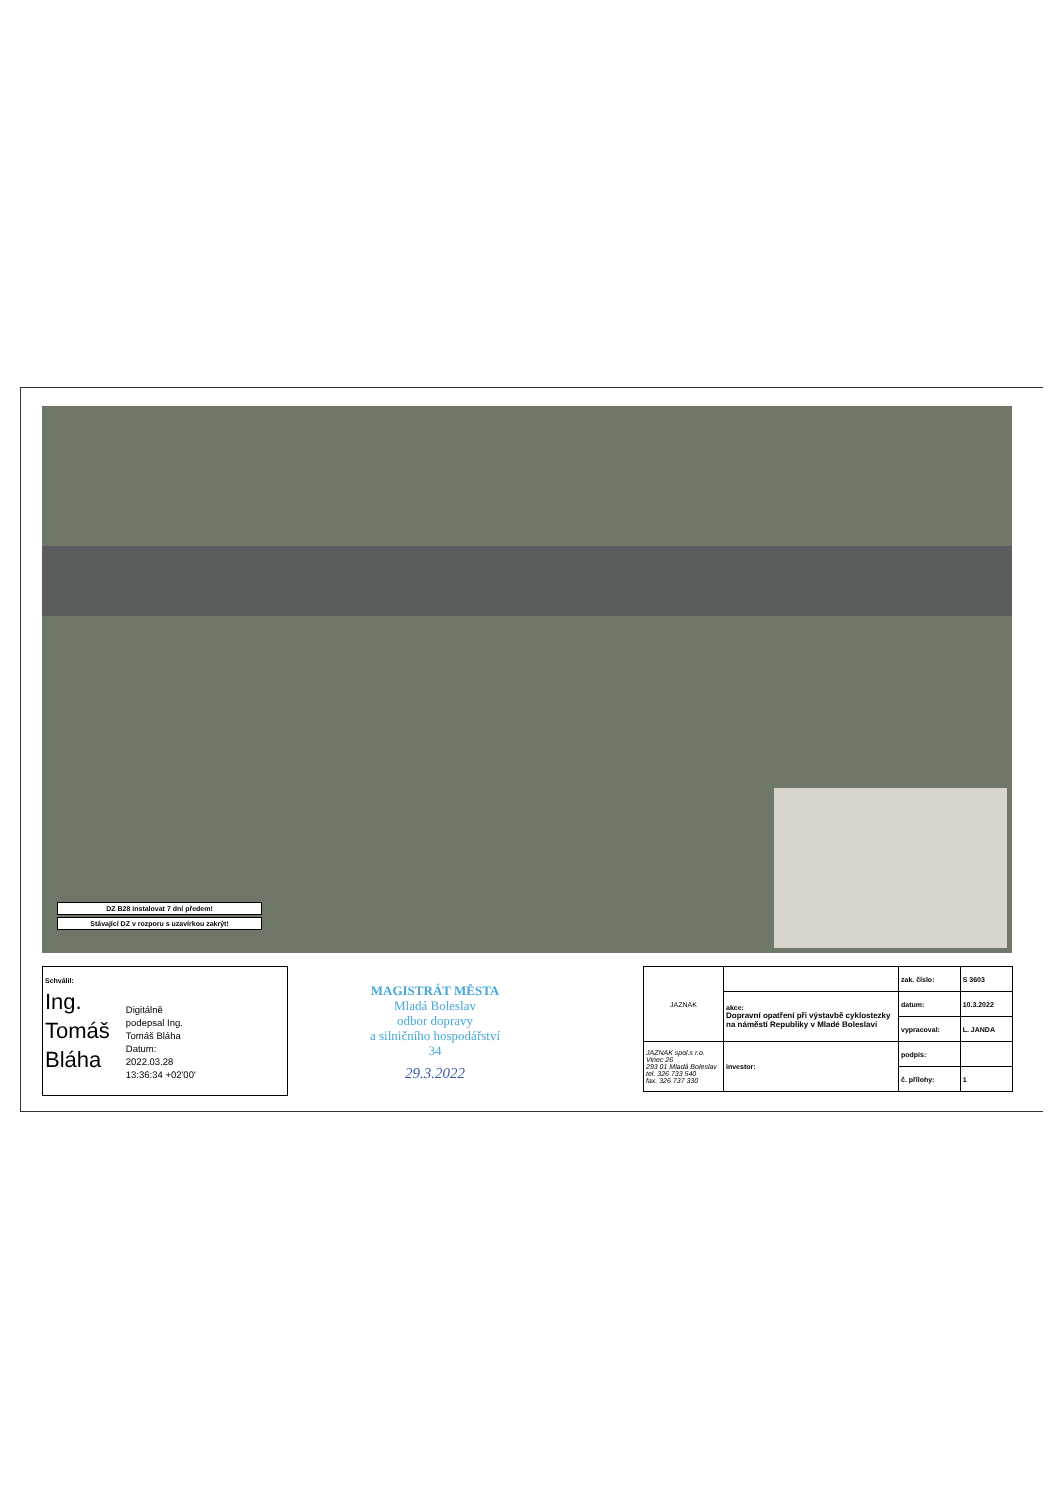DZ B28 instalovat 7 dní předem!
Stávající DZ v rozporu s uzavírkou zakrýt!
Schválil:
Ing.
Tomáš
Bláha
Digitálně
podepsal Ing.
Tomáš Bláha
Datum:
2022.03.28
13:36:34 +02'00'
MAGISTRÁT MĚSTA
Mladá Boleslav
odbor dopravy
a silničního hospodářství
34
29.3.2022
| JAZNAK | | zak. číslo: | S 3603 |
| | akce: Dopravní opatření při výstavbě cyklostezky na náměstí Republiky v Mladé Boleslavi | datum: | 10.3.2022 |
| | | vypracoval: | L. JANDA |
| JAZNAK spol.s r.o. Vinec 26 293 01 Mladá Boleslav tel. 326 733 540 fax. 326 737 330 | investor: | podpis: | |
| | | č. přílohy: | 1 |